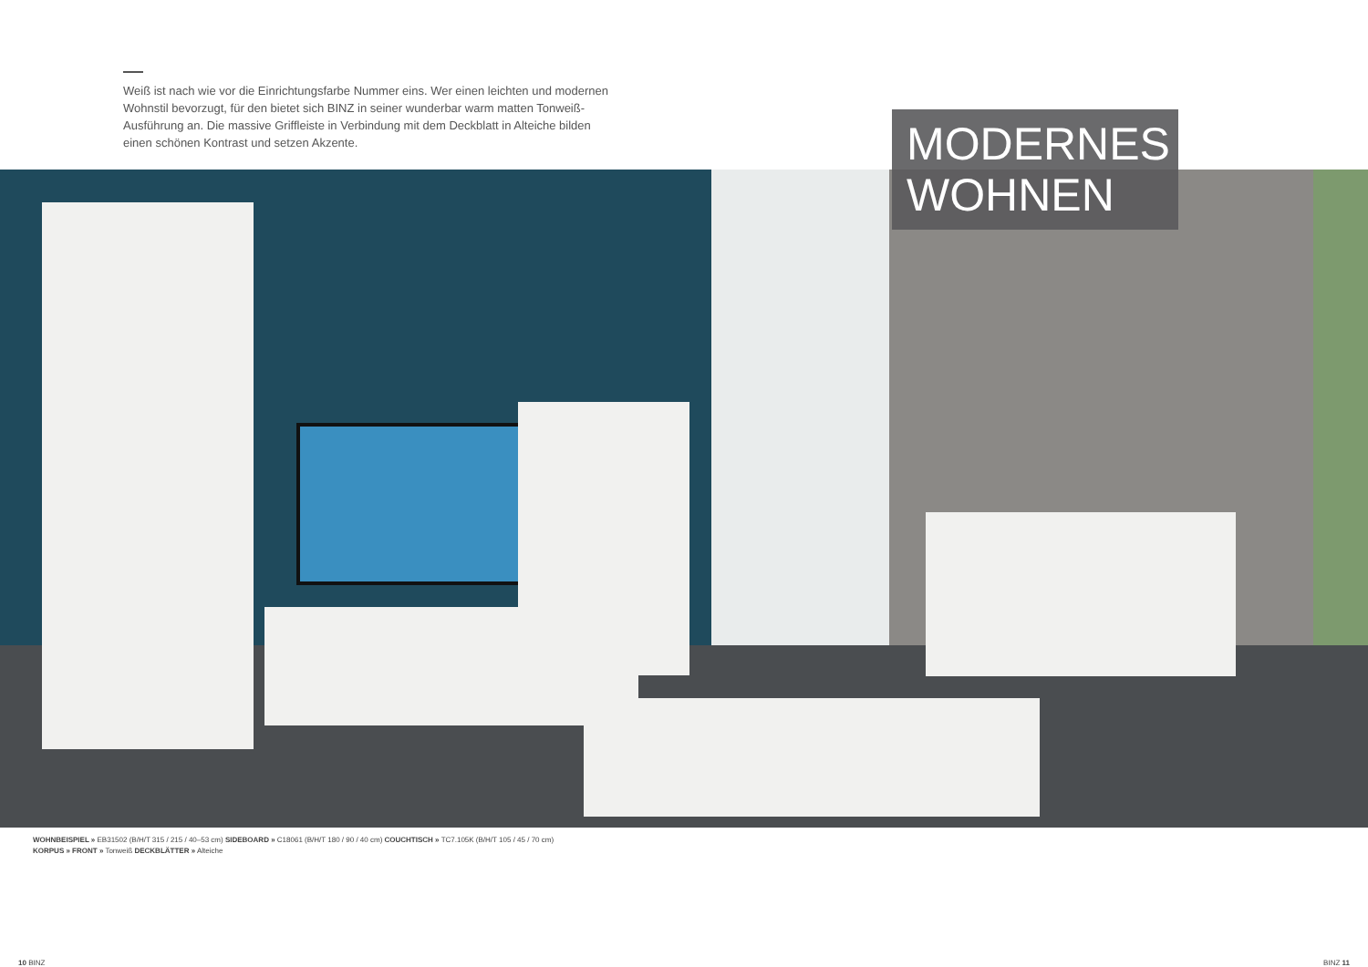Weiß ist nach wie vor die Einrichtungsfarbe Nummer eins. Wer einen leichten und modernen Wohnstil bevorzugt, für den bietet sich BINZ in seiner wunderbar warm matten Tonweiß-Ausführung an. Die massive Griffleiste in Verbindung mit dem Deckblatt in Alteiche bilden einen schönen Kontrast und setzen Akzente.
MODERNES
WOHNEN
WOHNBEISPIEL » EB31502 (B/H/T 315 / 215 / 40–53 cm) SIDEBOARD » C18061 (B/H/T 180 / 90 / 40 cm) COUCHTISCH » TC7.105K (B/H/T 105 / 45 / 70 cm)
KORPUS » FRONT » Tonweiß DECKBLÄTTER » Alteiche
10 BINZ BINZ 11